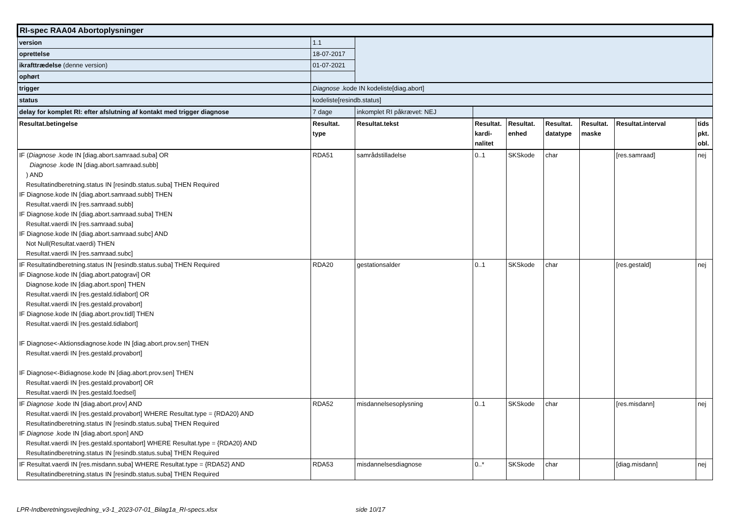| RI-spec RAA04 Abortoplysninger | | | | | | | | |
| version | 1.1 | | | | | | | |
| oprettelse | 18-07-2017 | | | | | | | |
| ikrafttrædelse (denne version) | 01-07-2021 | | | | | | | |
| ophørt | | | | | | | | |
| trigger | Diagnose .kode IN kodeliste[diag.abort] | | | | | | | |
| status | kodeliste[resindb.status] | | | | | | | |
| delay for komplet RI: efter afslutning af kontakt med trigger diagnose | 7 dage | inkomplet RI påkrævet: NEJ | | | | | | |
| Resultat.betingelse | Resultat. type | Resultat.tekst | Resultat. kardi- nalitet | Resultat. enhed | Resultat. datatype | Resultat. maske | Resultat.interval | tids pkt. obl. |
| IF ( Diagnose .kode IN [diag.abort.samraad.suba] OR Diagnose .kode IN [diag.abort.samraad.subb] ) AND Resultatindberetning.status IN [resindb.status.suba] THEN Required IF Diagnose.kode IN [diag.abort.samraad.subb] THEN Resultat.vaerdi IN [res.samraad.subb] IF Diagnose.kode IN [diag.abort.samraad.suba] THEN Resultat.vaerdi IN [res.samraad.suba] IF Diagnose.kode IN [diag.abort.samraad.subc] AND Not Null(Resultat.vaerdi) THEN Resultat.vaerdi IN [res.samraad.subc] | RDA51 | samrådstilladelse | 0..1 | SKSkode | char | | [res.samraad] | nej |
| IF Resultatindberetning.status IN [resindb.status.suba] THEN Required IF Diagnose.kode IN [diag.abort.patogravi] OR Diagnose.kode IN [diag.abort.spon] THEN Resultat.vaerdi IN [res.gestald.tidlabort] OR Resultat.vaerdi IN [res.gestald.provabort] IF Diagnose.kode IN [diag.abort.prov.tidl] THEN Resultat.vaerdi IN [res.gestald.tidlabort] IF Diagnose<-Aktionsdiagnose.kode IN [diag.abort.prov.sen] THEN Resultat.vaerdi IN [res.gestald.provabort] IF Diagnose<-Bidiagnose.kode IN [diag.abort.prov.sen] THEN Resultat.vaerdi IN [res.gestald.provabort] OR Resultat.vaerdi IN [res.gestald.foedsel] | RDA20 | gestationsalder | 0..1 | SKSkode | char | | [res.gestald] | nej |
| IF Diagnose .kode IN [diag.abort.prov] AND Resultat.vaerdi IN [res.gestald.provabort] WHERE Resultat.type = {RDA20} AND Resultatindberetning.status IN [resindb.status.suba] THEN Required IF Diagnose .kode IN [diag.abort.spon] AND Resultat.vaerdi IN [res.gestald.spontabort] WHERE Resultat.type = {RDA20} AND Resultatindberetning.status IN [resindb.status.suba] THEN Required | RDA52 | misdannelsesoplysning | 0..1 | SKSkode | char | | [res.misdann] | nej |
| IF Resultat.vaerdi IN [res.misdann.suba] WHERE Resultat.type = {RDA52} AND Resultatindberetning.status IN [resindb.status.suba] THEN Required | RDA53 | misdannelsesdiagnose | 0..* | SKSkode | char | | [diag.misdann] | nej |
LPR-Indberetningsvejledning_v3-1_2023-07-01_Bilag1a_RI-specs.xlsx side 10/17